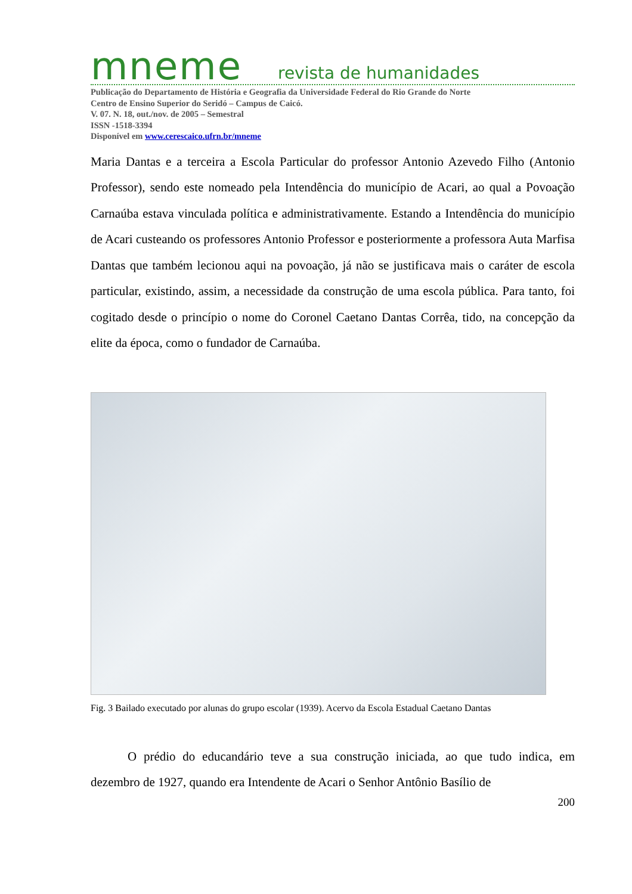mneme revista de humanidades
Publicação do Departamento de História e Geografia da Universidade Federal do Rio Grande do Norte
Centro de Ensino Superior do Seridó – Campus de Caicó.
V. 07. N. 18, out./nov. de 2005 – Semestral
ISSN -1518-3394
Disponível em www.cerescaico.ufrn.br/mneme
Maria Dantas e a terceira a Escola Particular do professor Antonio Azevedo Filho (Antonio Professor), sendo este nomeado pela Intendência do município de Acari, ao qual a Povoação Carnaúba estava vinculada política e administrativamente. Estando a Intendência do município de Acari custeando os professores Antonio Professor e posteriormente a professora Auta Marfisa Dantas que também lecionou aqui na povoação, já não se justificava mais o caráter de escola particular, existindo, assim, a necessidade da construção de uma escola pública. Para tanto, foi cogitado desde o princípio o nome do Coronel Caetano Dantas Corrêa, tido, na concepção da elite da época, como o fundador de Carnaúba.
Fig. 3 Bailado executado por alunas do grupo escolar (1939). Acervo da Escola Estadual Caetano Dantas
O prédio do educandário teve a sua construção iniciada, ao que tudo indica, em dezembro de 1927, quando era Intendente de Acari o Senhor Antônio Basílio de
200